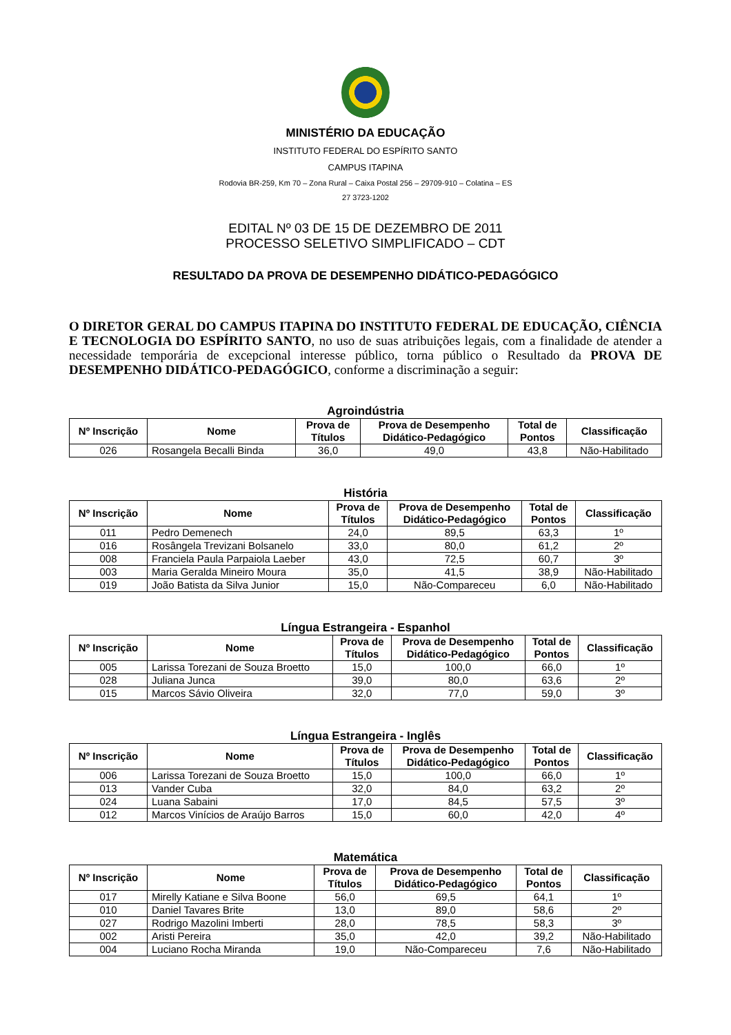MINISTÉRIO DA EDUCAÇÃO
INSTITUTO FEDERAL DO ESPÍRITO SANTO
CAMPUS ITAPINA
Rodovia BR-259, Km 70 – Zona Rural – Caixa Postal 256 – 29709-910 – Colatina – ES
27 3723-1202
EDITAL Nº 03 DE 15 DE DEZEMBRO DE 2011
PROCESSO SELETIVO SIMPLIFICADO – CDT
RESULTADO DA PROVA DE DESEMPENHO DIDÁTICO-PEDAGÓGICO
O DIRETOR GERAL DO CAMPUS ITAPINA DO INSTITUTO FEDERAL DE EDUCAÇÃO, CIÊNCIA E TECNOLOGIA DO ESPÍRITO SANTO, no uso de suas atribuições legais, com a finalidade de atender a necessidade temporária de excepcional interesse público, torna público o Resultado da PROVA DE DESEMPENHO DIDÁTICO-PEDAGÓGICO, conforme a discriminação a seguir:
Agroindústria
| Nº Inscrição | Nome | Prova de Títulos | Prova de Desempenho Didático-Pedagógico | Total de Pontos | Classificação |
| --- | --- | --- | --- | --- | --- |
| 026 | Rosangela Becalli Binda | 36,0 | 49,0 | 43,8 | Não-Habilitado |
História
| Nº Inscrição | Nome | Prova de Títulos | Prova de Desempenho Didático-Pedagógico | Total de Pontos | Classificação |
| --- | --- | --- | --- | --- | --- |
| 011 | Pedro Demenech | 24,0 | 89,5 | 63,3 | 1º |
| 016 | Rosângela Trevizani Bolsanelo | 33,0 | 80,0 | 61,2 | 2º |
| 008 | Franciela Paula Parpaiola Laeber | 43,0 | 72,5 | 60,7 | 3º |
| 003 | Maria Geralda Mineiro Moura | 35,0 | 41,5 | 38,9 | Não-Habilitado |
| 019 | João Batista da Silva Junior | 15,0 | Não-Compareceu | 6,0 | Não-Habilitado |
Língua Estrangeira - Espanhol
| Nº Inscrição | Nome | Prova de Títulos | Prova de Desempenho Didático-Pedagógico | Total de Pontos | Classificação |
| --- | --- | --- | --- | --- | --- |
| 005 | Larissa Torezani de Souza Broetto | 15,0 | 100,0 | 66,0 | 1º |
| 028 | Juliana Junca | 39,0 | 80,0 | 63,6 | 2º |
| 015 | Marcos Sávio Oliveira | 32,0 | 77,0 | 59,0 | 3º |
Língua Estrangeira - Inglês
| Nº Inscrição | Nome | Prova de Títulos | Prova de Desempenho Didático-Pedagógico | Total de Pontos | Classificação |
| --- | --- | --- | --- | --- | --- |
| 006 | Larissa Torezani de Souza Broetto | 15,0 | 100,0 | 66,0 | 1º |
| 013 | Vander Cuba | 32,0 | 84,0 | 63,2 | 2º |
| 024 | Luana Sabaini | 17,0 | 84,5 | 57,5 | 3º |
| 012 | Marcos Vinícios de Araújo Barros | 15,0 | 60,0 | 42,0 | 4º |
Matemática
| Nº Inscrição | Nome | Prova de Títulos | Prova de Desempenho Didático-Pedagógico | Total de Pontos | Classificação |
| --- | --- | --- | --- | --- | --- |
| 017 | Mirelly Katiane e Silva Boone | 56,0 | 69,5 | 64,1 | 1º |
| 010 | Daniel Tavares Brite | 13,0 | 89,0 | 58,6 | 2º |
| 027 | Rodrigo Mazolini Imberti | 28,0 | 78,5 | 58,3 | 3º |
| 002 | Aristi Pereira | 35,0 | 42,0 | 39,2 | Não-Habilitado |
| 004 | Luciano Rocha Miranda | 19,0 | Não-Compareceu | 7,6 | Não-Habilitado |